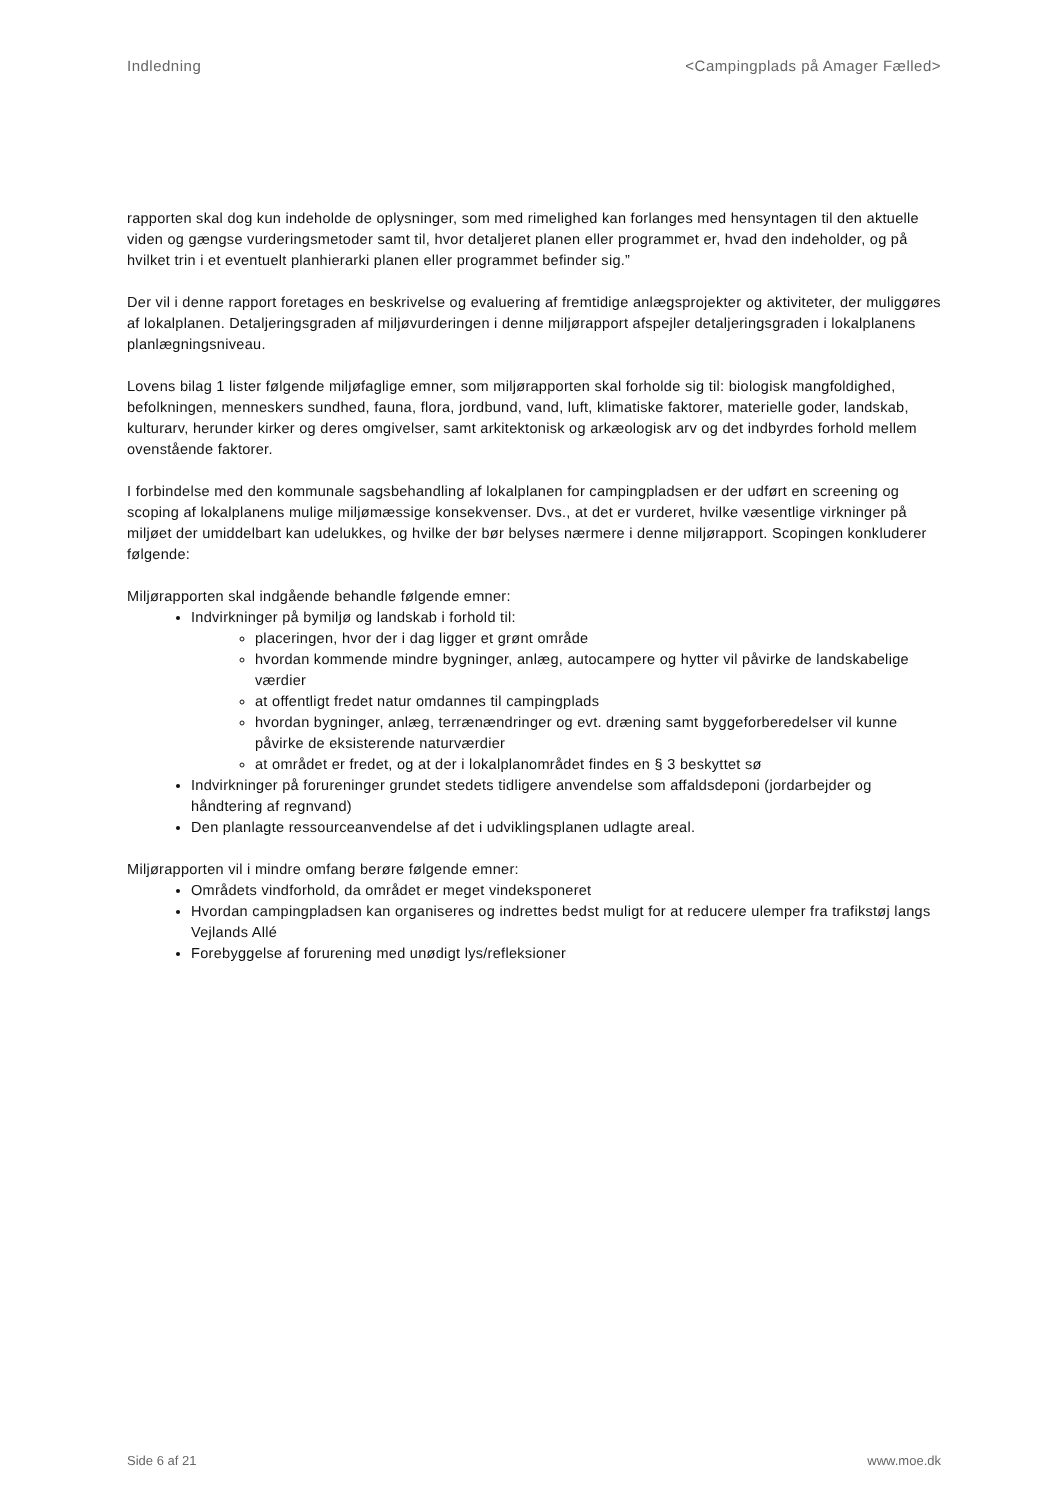Indledning <Campingplads på Amager Fælled>
rapporten skal dog kun indeholde de oplysninger, som med rimelighed kan forlanges med hensyntagen til den aktuelle viden og gængse vurderingsmetoder samt til, hvor detaljeret planen eller programmet er, hvad den indeholder, og på hvilket trin i et eventuelt planhierarki planen eller programmet befinder sig.”
Der vil i denne rapport foretages en beskrivelse og evaluering af fremtidige anlægsprojekter og aktiviteter, der muliggøres af lokalplanen. Detaljeringsgraden af miljøvurderingen i denne miljørapport afspejler detaljeringsgraden i lokalplanens planlægningsniveau.
Lovens bilag 1 lister følgende miljøfaglige emner, som miljørapporten skal forholde sig til: biologisk mangfoldighed, befolkningen, menneskers sundhed, fauna, flora, jordbund, vand, luft, klimatiske faktorer, materielle goder, landskab, kulturarv, herunder kirker og deres omgivelser, samt arkitektonisk og arkæologisk arv og det indbyrdes forhold mellem ovenstående faktorer.
I forbindelse med den kommunale sagsbehandling af lokalplanen for campingpladsen er der udført en screening og scoping af lokalplanens mulige miljømæssige konsekvenser. Dvs., at det er vurderet, hvilke væsentlige virkninger på miljøet der umiddelbart kan udelukkes, og hvilke der bør belyses nærmere i denne miljørapport. Scopingen konkluderer følgende:
Miljørapporten skal indgående behandle følgende emner:
Indvirkninger på bymiljø og landskab i forhold til:
placeringen, hvor der i dag ligger et grønt område
hvordan kommende mindre bygninger, anlæg, autocampere og hytter vil påvirke de landskabelige værdier
at offentligt fredet natur omdannes til campingplads
hvordan bygninger, anlæg, terrænændringer og evt. dræning samt byggeforberedelser vil kunne påvirke de eksisterende naturværdier
at området er fredet, og at der i lokalplanområdet findes en § 3 beskyttet sø
Indvirkninger på forureninger grundet stedets tidligere anvendelse som affaldsdeponi (jordarbejder og håndtering af regnvand)
Den planlagte ressourceanvendelse af det i udviklingsplanen udlagte areal.
Miljørapporten vil i mindre omfang berøre følgende emner:
Områdets vindforhold, da området er meget vindeksponeret
Hvordan campingpladsen kan organiseres og indrettes bedst muligt for at reducere ulemper fra trafikstøj langs Vejlands Allé
Forebyggelse af forurening med unødigt lys/refleksioner
Side 6 af 21 www.moe.dk